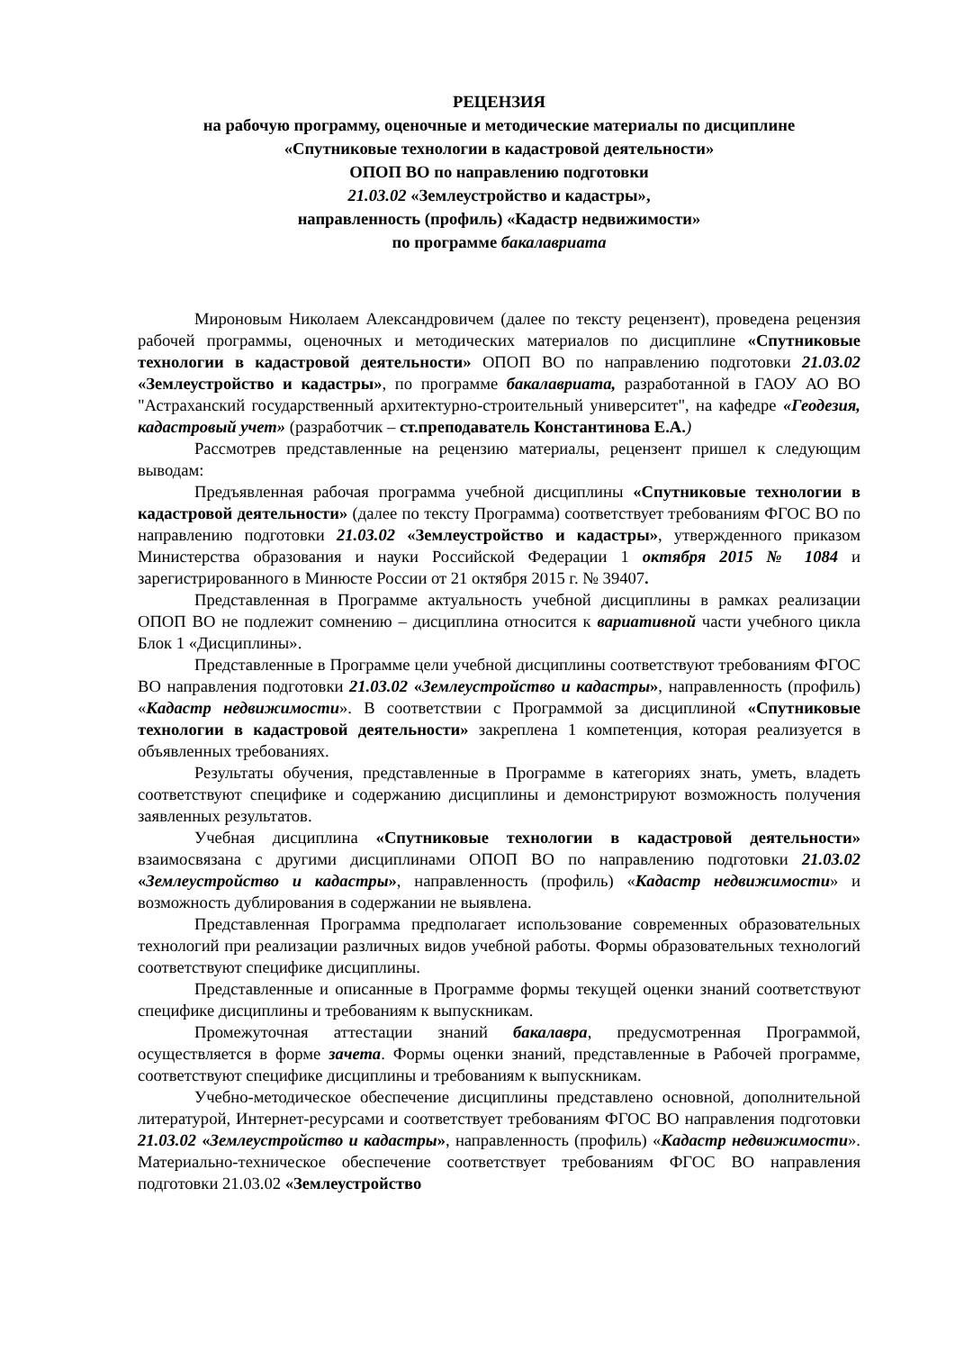РЕЦЕНЗИЯ
на рабочую программу, оценочные и методические материалы по дисциплине
«Спутниковые технологии в кадастровой деятельности»
ОПОП ВО по направлению подготовки
21.03.02 «Землеустройство и кадастры»,
направленность (профиль) «Кадастр недвижимости»
по программе бакалавриата
Мироновым Николаем Александровичем (далее по тексту рецензент), проведена рецензия рабочей программы, оценочных и методических материалов по дисциплине «Спутниковые технологии в кадастровой деятельности» ОПОП ВО по направлению подготовки 21.03.02 «Землеустройство и кадастры», по программе бакалавриата, разработанной в ГАОУ АО ВО "Астраханский государственный архитектурно-строительный университет", на кафедре «Геодезия, кадастровый учет» (разработчик – ст.преподаватель Константинова Е.А.)
Рассмотрев представленные на рецензию материалы, рецензент пришел к следующим выводам:
Предъявленная рабочая программа учебной дисциплины «Спутниковые технологии в кадастровой деятельности» (далее по тексту Программа) соответствует требованиям ФГОС ВО по направлению подготовки 21.03.02 «Землеустройство и кадастры», утвержденного приказом Министерства образования и науки Российской Федерации 1 октября 2015 № 1084 и зарегистрированного в Минюсте России от 21 октября 2015 г. № 39407.
Представленная в Программе актуальность учебной дисциплины в рамках реализации ОПОП ВО не подлежит сомнению – дисциплина относится к вариативной части учебного цикла Блок 1 «Дисциплины».
Представленные в Программе цели учебной дисциплины соответствуют требованиям ФГОС ВО направления подготовки 21.03.02 «Землеустройство и кадастры», направленность (профиль) «Кадастр недвижимости». В соответствии с Программой за дисциплиной «Спутниковые технологии в кадастровой деятельности» закреплена 1 компетенция, которая реализуется в объявленных требованиях.
Результаты обучения, представленные в Программе в категориях знать, уметь, владеть соответствуют специфике и содержанию дисциплины и демонстрируют возможность получения заявленных результатов.
Учебная дисциплина «Спутниковые технологии в кадастровой деятельности» взаимосвязана с другими дисциплинами ОПОП ВО по направлению подготовки 21.03.02 «Землеустройство и кадастры», направленность (профиль) «Кадастр недвижимости» и возможность дублирования в содержании не выявлена.
Представленная Программа предполагает использование современных образовательных технологий при реализации различных видов учебной работы. Формы образовательных технологий соответствуют специфике дисциплины.
Представленные и описанные в Программе формы текущей оценки знаний соответствуют специфике дисциплины и требованиям к выпускникам.
Промежуточная аттестации знаний бакалавра, предусмотренная Программой, осуществляется в форме зачета. Формы оценки знаний, представленные в Рабочей программе, соответствуют специфике дисциплины и требованиям к выпускникам.
Учебно-методическое обеспечение дисциплины представлено основной, дополнительной литературой, Интернет-ресурсами и соответствует требованиям ФГОС ВО направления подготовки 21.03.02 «Землеустройство и кадастры», направленность (профиль) «Кадастр недвижимости». Материально-техническое обеспечение соответствует требованиям ФГОС ВО направления подготовки 21.03.02 «Землеустройство